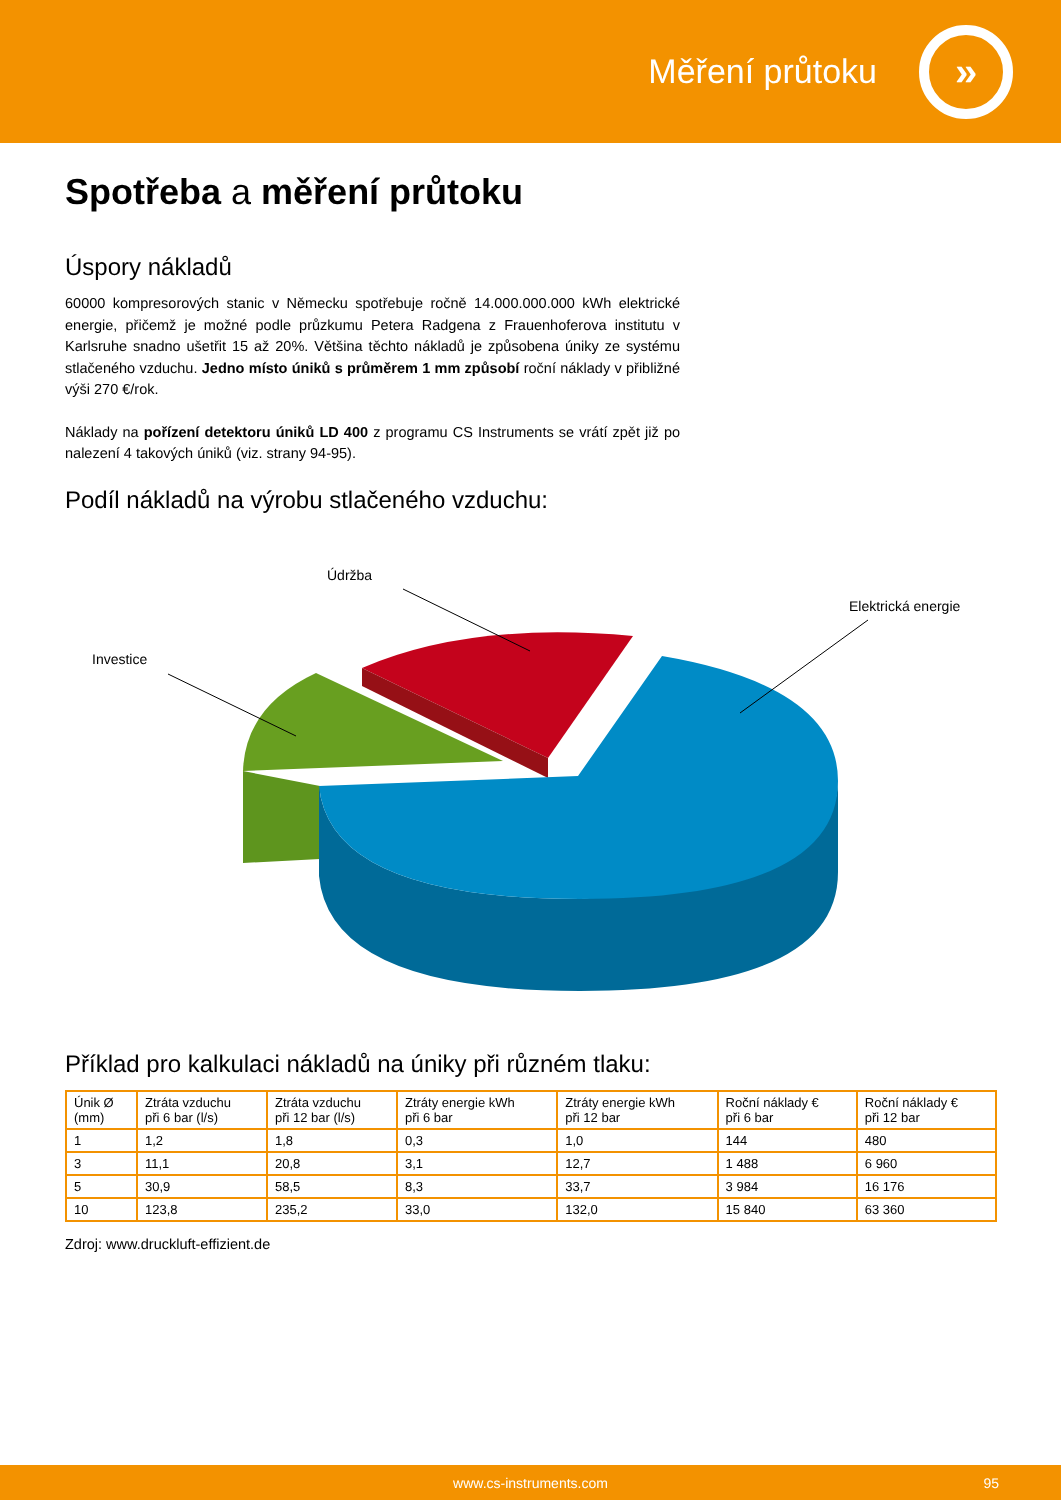Měření průtoku
»
Spotřeba a měření průtoku
Úspory nákladů
60000 kompresorových stanic v Německu spotřebuje ročně 14.000.000.000 kWh elektrické energie, přičemž je možné podle průzkumu Petera Radgena z Frauenhoferova institutu v Karlsruhe snadno ušetřit 15 až 20%. Většina těchto nákladů je způsobena úniky ze systému stlačeného vzduchu. Jedno místo úniků s průměrem 1 mm způsobí roční náklady v přibližné výši 270 €/rok.
Náklady na pořízení detektoru úniků LD 400 z programu CS Instruments se vrátí zpět již po nalezení 4 takových úniků (viz. strany 94-95).
Podíl nákladů na výrobu stlačeného vzduchu:
Údržba
Elektrická energie
Investice
Příklad pro kalkulaci nákladů na úniky při různém tlaku:
| Únik Ø (mm) | Ztráta vzduchu při 6 bar (l/s) | Ztráta vzduchu při 12 bar (l/s) | Ztráty energie kWh při 6 bar | Ztráty energie kWh při 12 bar | Roční náklady € při 6 bar | Roční náklady € při 12 bar |
| --- | --- | --- | --- | --- | --- | --- |
| 1 | 1,2 | 1,8 | 0,3 | 1,0 | 144 | 480 |
| 3 | 11,1 | 20,8 | 3,1 | 12,7 | 1 488 | 6 960 |
| 5 | 30,9 | 58,5 | 8,3 | 33,7 | 3 984 | 16 176 |
| 10 | 123,8 | 235,2 | 33,0 | 132,0 | 15 840 | 63 360 |
Zdroj: www.druckluft-effizient.de
www.cs-instruments.com 95